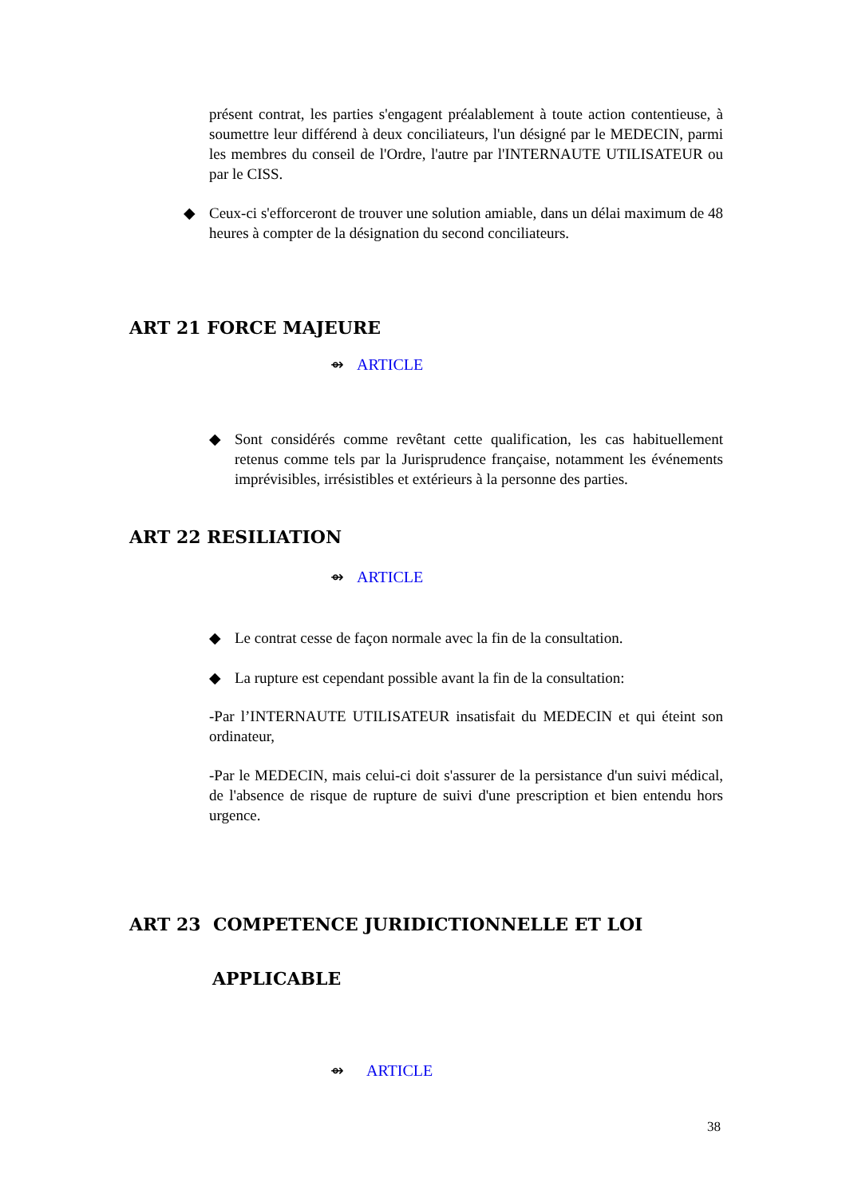présent contrat, les parties s'engagent préalablement à toute action contentieuse, à soumettre leur différend à deux conciliateurs, l'un désigné par le MEDECIN, parmi les membres du conseil de l'Ordre, l'autre par l'INTERNAUTE UTILISATEUR ou par le CISS.
◆ Ceux-ci s'efforceront de trouver une solution amiable, dans un délai maximum de 48 heures à compter de la désignation du second conciliateurs.
ART 21 FORCE MAJEURE
⇴ ARTICLE
◆ Sont considérés comme revêtant cette qualification, les cas habituellement retenus comme tels par la Jurisprudence française, notamment les événements imprévisibles, irrésistibles et extérieurs à la personne des parties.
ART 22 RESILIATION
⇴ ARTICLE
◆ Le contrat cesse de façon normale avec la fin de la consultation.
◆ La rupture est cependant possible avant la fin de la consultation:
-Par l’INTERNAUTE UTILISATEUR insatisfait du MEDECIN et qui éteint son ordinateur,
-Par le MEDECIN, mais celui-ci doit s'assurer de la persistance d'un suivi médical, de l'absence de risque de rupture de suivi d'une prescription et bien entendu hors urgence.
ART 23 COMPETENCE JURIDICTIONNELLE ET LOI
APPLICABLE
⇴ ARTICLE
38